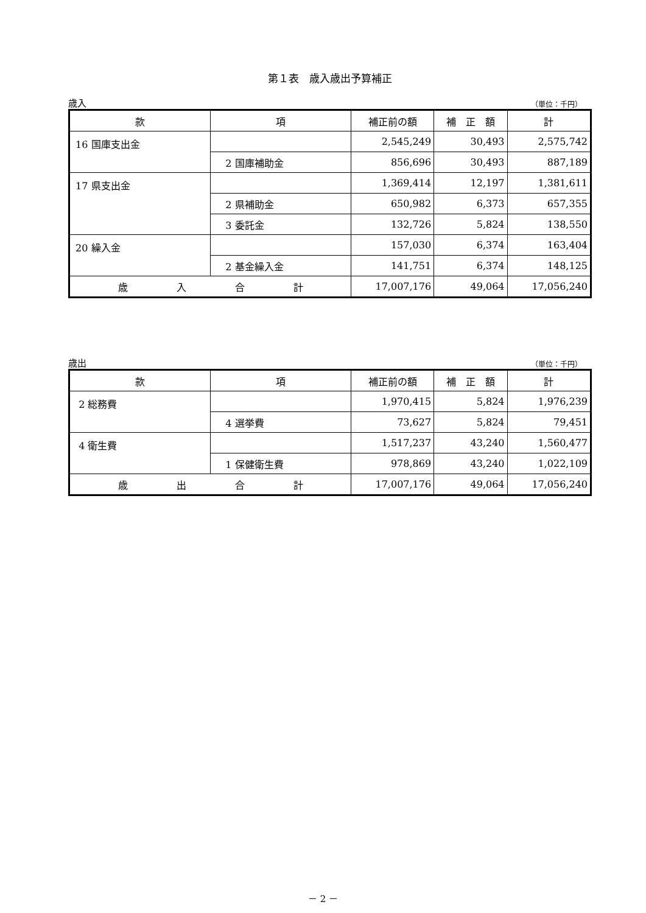第１表　歳入歳出予算補正
歳入 （単位：千円）
| 款 | 項 | 補正前の額 | 補 正 額 | 計 |
| --- | --- | --- | --- | --- |
| 16 国庫支出金 | | 2,545,249 | 30,493 | 2,575,742 |
| | 2 国庫補助金 | 856,696 | 30,493 | 887,189 |
| 17 県支出金 | | 1,369,414 | 12,197 | 1,381,611 |
| | 2 県補助金 | 650,982 | 6,373 | 657,355 |
| | 3 委託金 | 132,726 | 5,824 | 138,550 |
| 20 繰入金 | | 157,030 | 6,374 | 163,404 |
| | 2 基金繰入金 | 141,751 | 6,374 | 148,125 |
| 歳 入 合 計 | | 17,007,176 | 49,064 | 17,056,240 |
歳出 （単位：千円）
| 款 | 項 | 補正前の額 | 補 正 額 | 計 |
| --- | --- | --- | --- | --- |
| 2 総務費 | | 1,970,415 | 5,824 | 1,976,239 |
| | 4 選挙費 | 73,627 | 5,824 | 79,451 |
| 4 衛生費 | | 1,517,237 | 43,240 | 1,560,477 |
| | 1 保健衛生費 | 978,869 | 43,240 | 1,022,109 |
| 歳 出 合 計 | | 17,007,176 | 49,064 | 17,056,240 |
－ 2 －